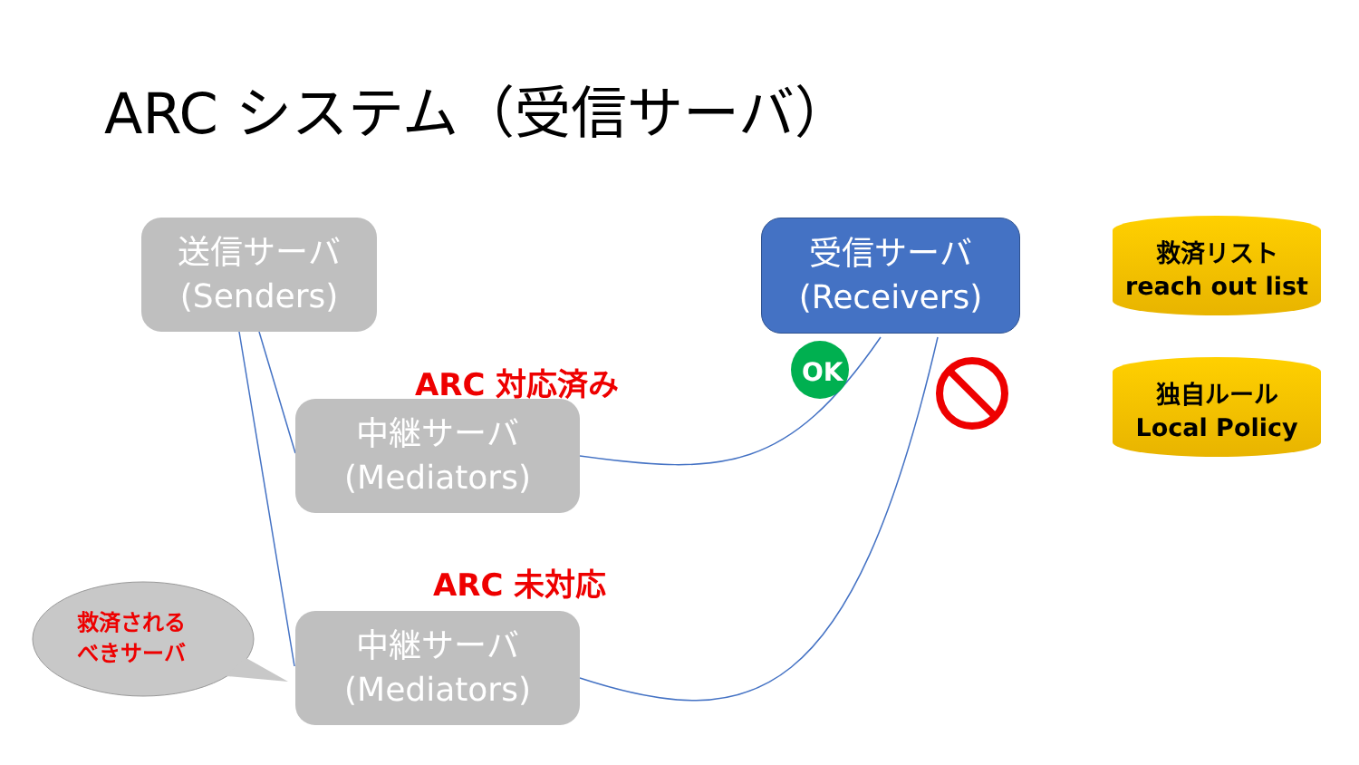OK
ARC システム（受信サーバ）
送信サーバ
(Senders)
受信サーバ
(Receivers)
救済リスト
reach out list
独自ルール
Local Policy
ARC 対応済み
中継サーバ
(Mediators)
ARC 未対応
救済される
べきサーバ
中継サーバ
(Mediators)